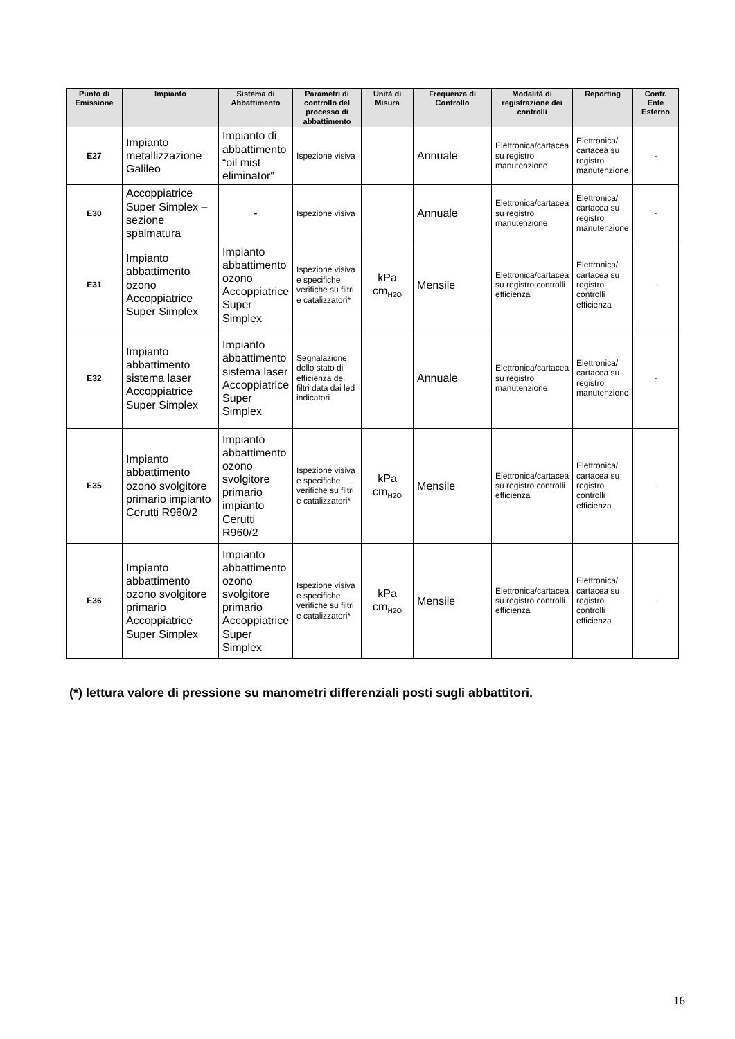| Punto di Emissione | Impianto | Sistema di Abbattimento | Parametri di controllo del processo di abbattimento | Unità di Misura | Frequenza di Controllo | Modalità di registrazione dei controlli | Reporting | Contr. Ente Esterno |
| --- | --- | --- | --- | --- | --- | --- | --- | --- |
| E27 | Impianto metallizzazione Galileo | Impianto di abbattimento “oil mist eliminator” | Ispezione visiva | | Annuale | Elettronica/cartacea su registro manutenzione | Elettronica/ cartacea su registro manutenzione | - |
| E30 | Accoppiatrice Super Simplex – sezione spalmatura | - | Ispezione visiva | | Annuale | Elettronica/cartacea su registro manutenzione | Elettronica/ cartacea su registro manutenzione | - |
| E31 | Impianto abbattimento ozono Accoppiatrice Super Simplex | Impianto abbattimento ozono Accoppiatrice Super Simplex | Ispezione visiva e specifiche verifiche su filtri e catalizzatori* | kPa cm<sub>H2O</sub> | Mensile | Elettronica/cartacea su registro controlli efficienza | Elettronica/ cartacea su registro controlli efficienza | - |
| E32 | Impianto abbattimento sistema laser Accoppiatrice Super Simplex | Impianto abbattimento sistema laser Accoppiatrice Super Simplex | Segnalazione dello stato di efficienza dei filtri data dai led indicatori | | Annuale | Elettronica/cartacea su registro manutenzione | Elettronica/ cartacea su registro manutenzione | - |
| E35 | Impianto abbattimento ozono svolgitore primario impianto Cerutti R960/2 | Impianto abbattimento ozono svolgitore primario impianto Cerutti R960/2 | Ispezione visiva e specifiche verifiche su filtri e catalizzatori* | kPa cm<sub>H2O</sub> | Mensile | Elettronica/cartacea su registro controlli efficienza | Elettronica/ cartacea su registro controlli efficienza | - |
| E36 | Impianto abbattimento ozono svolgitore primario Accoppiatrice Super Simplex | Impianto abbattimento ozono svolgitore primario Accoppiatrice Super Simplex | Ispezione visiva e specifiche verifiche su filtri e catalizzatori* | kPa cm<sub>H2O</sub> | Mensile | Elettronica/cartacea su registro controlli efficienza | Elettronica/ cartacea su registro controlli efficienza | - |
(*) lettura valore di pressione su manometri differenziali posti sugli abbattitori.
16